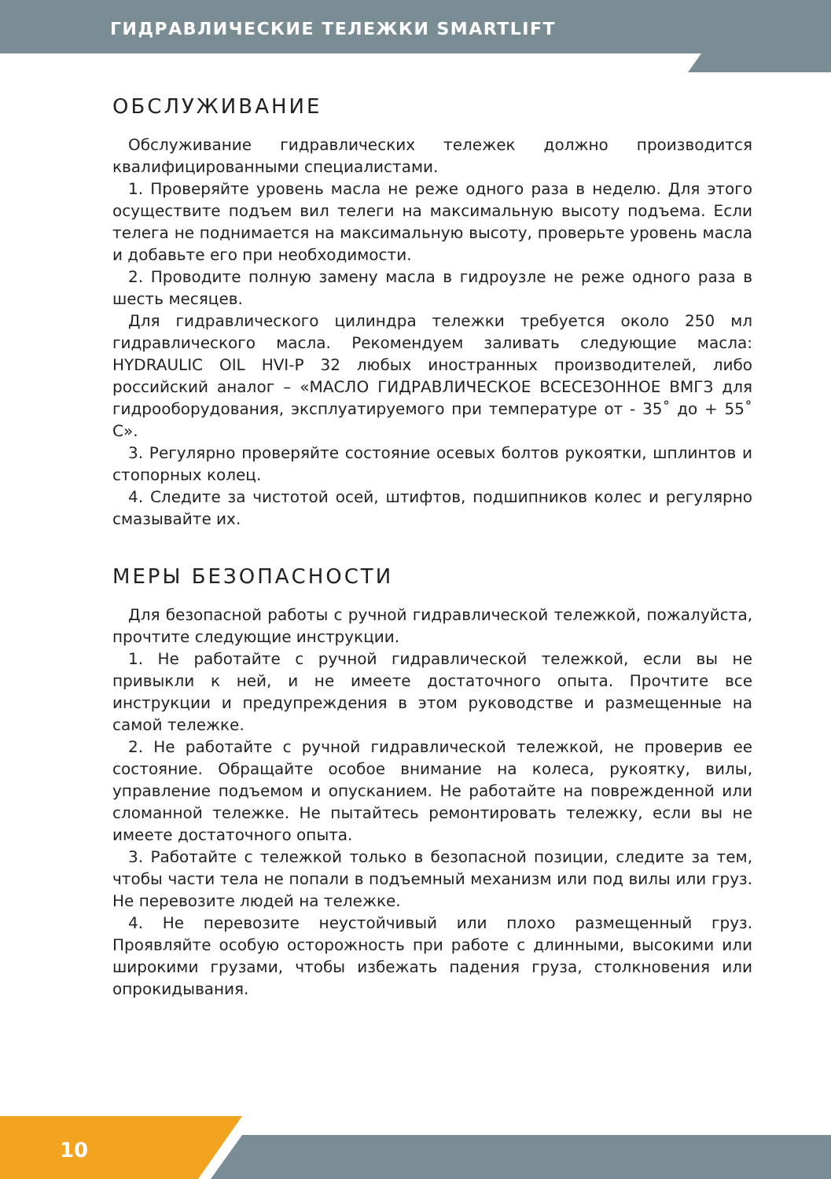ГИДРАВЛИЧЕСКИЕ ТЕЛЕЖКИ SMARTLIFT
ОБСЛУЖИВАНИЕ
Обслуживание гидравлических тележек должно производится квалифицированными специалистами.
1. Проверяйте уровень масла не реже одного раза в неделю. Для этого осуществите подъем вил телеги на максимальную высоту подъема. Если телега не поднимается на максимальную высоту, проверьте уровень масла и добавьте его при необходимости.
2. Проводите полную замену масла в гидроузле не реже одного раза в шесть месяцев.
Для гидравлического цилиндра тележки требуется около 250 мл гидравлического масла. Рекомендуем заливать следующие масла: HYDRAULIC OIL HVI-P 32 любых иностранных производителей, либо российский аналог – «МАСЛО ГИДРАВЛИЧЕСКОЕ ВСЕСЕЗОННОЕ ВМГЗ для гидрооборудования, эксплуатируемого при температуре от - 35˚ до + 55˚ С».
3. Регулярно проверяйте состояние осевых болтов рукоятки, шплинтов и стопорных колец.
4. Следите за чистотой осей, штифтов, подшипников колес и регулярно смазывайте их.
МЕРЫ БЕЗОПАСНОСТИ
Для безопасной работы с ручной гидравлической тележкой, пожалуйста, прочтите следующие инструкции.
1. Не работайте с ручной гидравлической тележкой, если вы не привыкли к ней, и не имеете достаточного опыта. Прочтите все инструкции и предупреждения в этом руководстве и размещенные на самой тележке.
2. Не работайте с ручной гидравлической тележкой, не проверив ее состояние. Обращайте особое внимание на колеса, рукоятку, вилы, управление подъемом и опусканием. Не работайте на поврежденной или сломанной тележке. Не пытайтесь ремонтировать тележку, если вы не имеете достаточного опыта.
3. Работайте с тележкой только в безопасной позиции, следите за тем, чтобы части тела не попали в подъемный механизм или под вилы или груз. Не перевозите людей на тележке.
4. Не перевозите неустойчивый или плохо размещенный груз. Проявляйте особую осторожность при работе с длинными, высокими или широкими грузами, чтобы избежать падения груза, столкновения или опрокидывания.
10